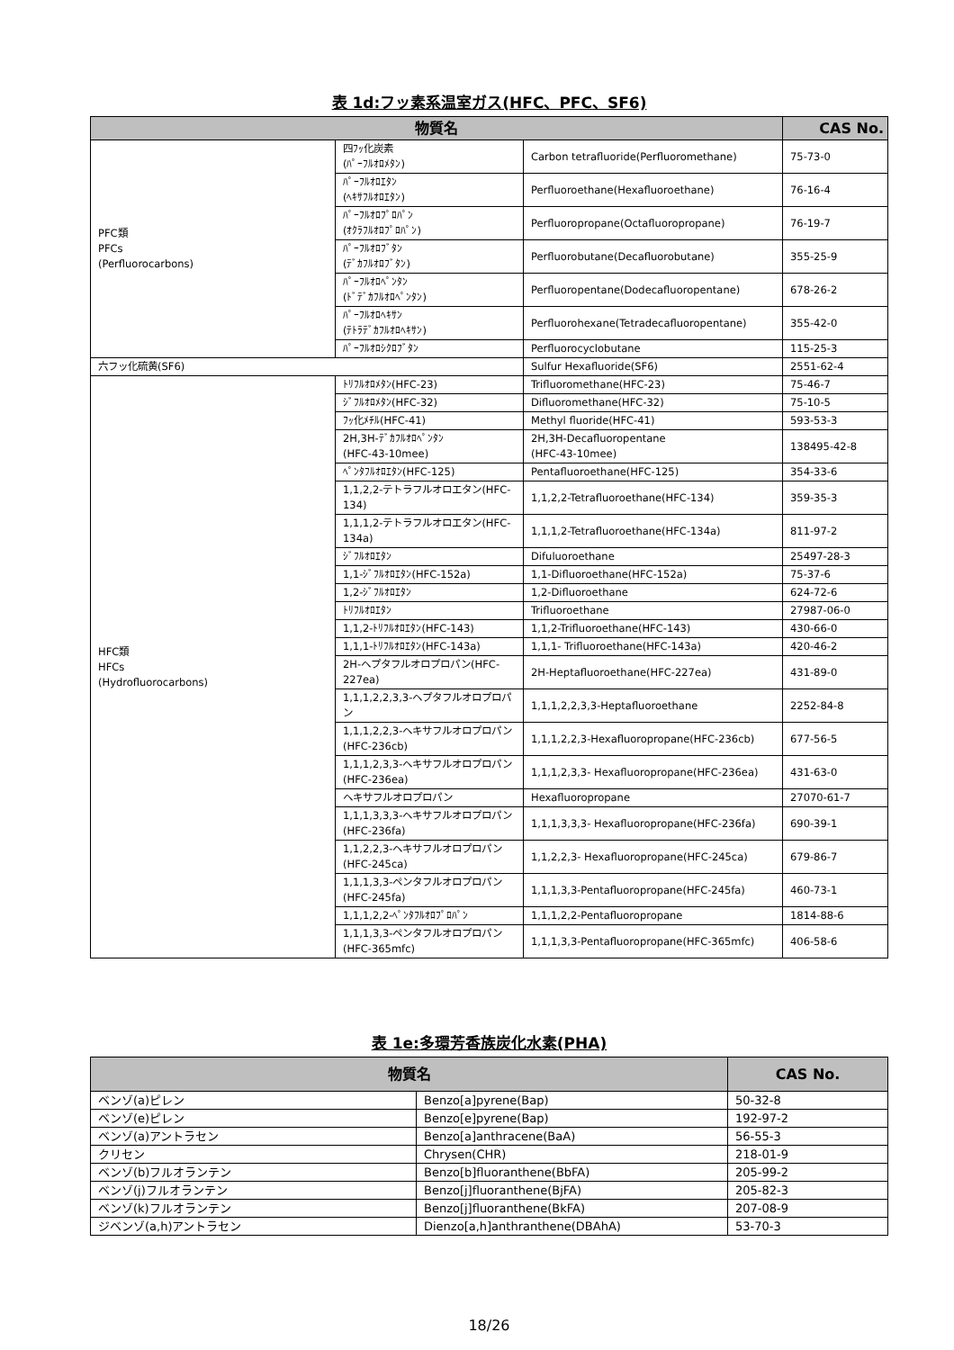表 1d:フッ素系温室ガス(HFC、PFC、SF6)
| 物質名 | | | CAS No. |
| --- | --- | --- | --- |
| PFC類 PFCs (Perfluorocarbons) | 四ﾌｯ化炭素 (ﾊﾟｰﾌﾙｵﾛﾒﾀﾝ) | Carbon tetrafluoride(Perfluoromethane) | 75-73-0 |
| | ﾊﾟｰﾌﾙｵﾛｴﾀﾝ (ﾍｷｻﾌﾙｵﾛｴﾀﾝ) | Perfluoroethane(Hexafluoroethane) | 76-16-4 |
| | ﾊﾟｰﾌﾙｵﾛﾌﾟﾛﾊﾟﾝ (ｵｸﾗﾌﾙｵﾛﾌﾟﾛﾊﾟﾝ) | Perfluoropropane(Octafluoropropane) | 76-19-7 |
| | ﾊﾟｰﾌﾙｵﾛﾌﾞﾀﾝ (ﾃﾞｶﾌﾙｵﾛﾌﾞﾀﾝ) | Perfluorobutane(Decafluorobutane) | 355-25-9 |
| | ﾊﾟｰﾌﾙｵﾛﾍﾟﾝﾀﾝ (ﾄﾞﾃﾞｶﾌﾙｵﾛﾍﾟﾝﾀﾝ) | Perfluoropentane(Dodecafluoropentane) | 678-26-2 |
| | ﾊﾟｰﾌﾙｵﾛﾍｷｻﾝ (ﾃﾄﾗﾃﾞｶﾌﾙｵﾛﾍｷｻﾝ) | Perfluorohexane(Tetradecafluoropentane) | 355-42-0 |
| | ﾊﾟｰﾌﾙｵﾛｼｸﾛﾌﾞﾀﾝ | Perfluorocyclobutane | 115-25-3 |
| 六フッ化硫黄(SF6) | | Sulfur Hexafluoride(SF6) | 2551-62-4 |
| HFC類 HFCs (Hydrofluorocarbons) | ﾄﾘﾌﾙｵﾛﾒﾀﾝ(HFC-23) | Trifluoromethane(HFC-23) | 75-46-7 |
| | ｼﾞﾌﾙｵﾛﾒﾀﾝ(HFC-32) | Difluoromethane(HFC-32) | 75-10-5 |
| | ﾌｯ化ﾒﾁﾙ(HFC-41) | Methyl fluoride(HFC-41) | 593-53-3 |
| | 2H,3H-ﾃﾞｶﾌﾙｵﾛﾍﾟﾝﾀﾝ (HFC-43-10mee) | 2H,3H-Decafluoropentane (HFC-43-10mee) | 138495-42-8 |
| | ﾍﾟﾝﾀﾌﾙｵﾛｴﾀﾝ(HFC-125) | Pentafluoroethane(HFC-125) | 354-33-6 |
| | 1,1,2,2-テトラフルオロエタン(HFC-134) | 1,1,2,2-Tetrafluoroethane(HFC-134) | 359-35-3 |
| | 1,1,1,2-テトラフルオロエタン(HFC-134a) | 1,1,1,2-Tetrafluoroethane(HFC-134a) | 811-97-2 |
| | ｼﾞﾌﾙｵﾛｴﾀﾝ | Difuluoroethane | 25497-28-3 |
| | 1,1-ｼﾞﾌﾙｵﾛｴﾀﾝ(HFC-152a) | 1,1-Difluoroethane(HFC-152a) | 75-37-6 |
| | 1,2-ｼﾞﾌﾙｵﾛｴﾀﾝ | 1,2-Difluoroethane | 624-72-6 |
| | ﾄﾘﾌﾙｵﾛｴﾀﾝ | Trifluoroethane | 27987-06-0 |
| | 1,1,2-ﾄﾘﾌﾙｵﾛｴﾀﾝ(HFC-143) | 1,1,2-Trifluoroethane(HFC-143) | 430-66-0 |
| | 1,1,1-ﾄﾘﾌﾙｵﾛｴﾀﾝ(HFC-143a) | 1,1,1- Trifluoroethane(HFC-143a) | 420-46-2 |
| | 2H-ヘプタフルオロプロパン(HFC-227ea) | 2H-Heptafluoroethane(HFC-227ea) | 431-89-0 |
| | 1,1,1,2,2,3,3-ヘプタフルオロプロパン | 1,1,1,2,2,3,3-Heptafluoroethane | 2252-84-8 |
| | 1,1,1,2,2,3-ヘキサフルオロプロパン(HFC-236cb) | 1,1,1,2,2,3-Hexafluoropropane(HFC-236cb) | 677-56-5 |
| | 1,1,1,2,3,3-ヘキサフルオロプロパン(HFC-236ea) | 1,1,1,2,3,3- Hexafluoropropane(HFC-236ea) | 431-63-0 |
| | ヘキサフルオロプロパン | Hexafluoropropane | 27070-61-7 |
| | 1,1,1,3,3,3-ヘキサフルオロプロパン(HFC-236fa) | 1,1,1,3,3,3- Hexafluoropropane(HFC-236fa) | 690-39-1 |
| | 1,1,2,2,3-ヘキサフルオロプロパン(HFC-245ca) | 1,1,2,2,3- Hexafluoropropane(HFC-245ca) | 679-86-7 |
| | 1,1,1,3,3-ペンタフルオロプロパン(HFC-245fa) | 1,1,1,3,3-Pentafluoropropane(HFC-245fa) | 460-73-1 |
| | 1,1,1,2,2-ﾍﾟﾝﾀﾌﾙｵﾛﾌﾟﾛﾊﾟﾝ | 1,1,1,2,2-Pentafluoropropane | 1814-88-6 |
| | 1,1,1,3,3-ペンタフルオロプロパン(HFC-365mfc) | 1,1,1,3,3-Pentafluoropropane(HFC-365mfc) | 406-58-6 |
表 1e:多環芳香族炭化水素(PHA)
| 物質名 | | CAS No. |
| --- | --- | --- |
| ベンゾ(a)ピレン | Benzo[a]pyrene(Bap) | 50-32-8 |
| ベンゾ(e)ピレン | Benzo[e]pyrene(Bap) | 192-97-2 |
| ベンゾ(a)アントラセン | Benzo[a]anthracene(BaA) | 56-55-3 |
| クリセン | Chrysen(CHR) | 218-01-9 |
| ベンゾ(b)フルオランテン | Benzo[b]fluoranthene(BbFA) | 205-99-2 |
| ベンゾ(j)フルオランテン | Benzo[j]fluoranthene(BjFA) | 205-82-3 |
| ベンゾ(k)フルオランテン | Benzo[j]fluoranthene(BkFA) | 207-08-9 |
| ジベンゾ(a,h)アントラセン | Dienzo[a,h]anthranthene(DBAhA) | 53-70-3 |
18/26